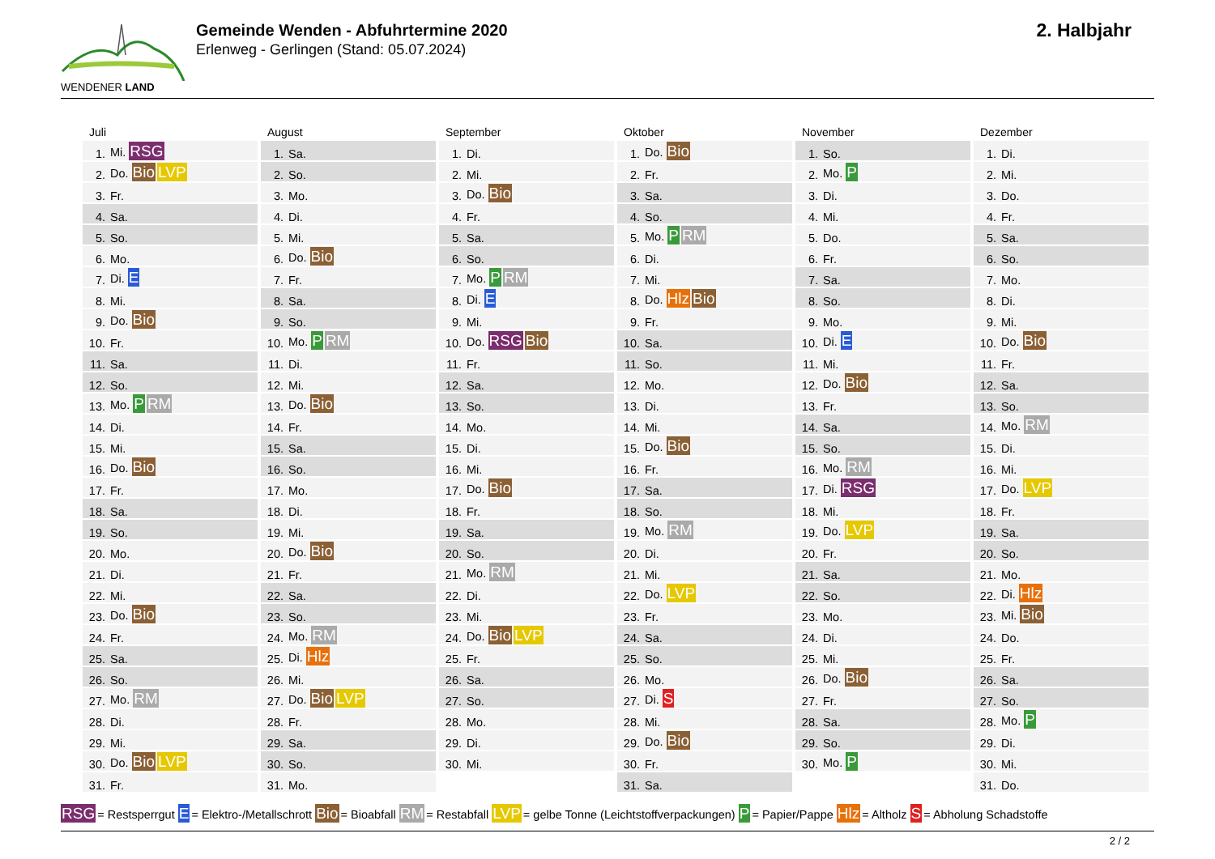WENDENER LAND
Gemeinde Wenden - Abfuhrtermine 2020
Erlenweg - Gerlingen (Stand: 05.07.2024)
2. Halbjahr
Juli
| 1. | Mi. RSG |
| 2. | Do. Bio LVP |
| 3. | Fr. |
| 4. | Sa. |
| 5. | So. |
| 6. | Mo. |
| 7. | Di. E |
| 8. | Mi. |
| 9. | Do. Bio |
| 10. | Fr. |
| 11. | Sa. |
| 12. | So. |
| 13. | Mo. P RM |
| 14. | Di. |
| 15. | Mi. |
| 16. | Do. Bio |
| 17. | Fr. |
| 18. | Sa. |
| 19. | So. |
| 20. | Mo. |
| 21. | Di. |
| 22. | Mi. |
| 23. | Do. Bio |
| 24. | Fr. |
| 25. | Sa. |
| 26. | So. |
| 27. | Mo. RM |
| 28. | Di. |
| 29. | Mi. |
| 30. | Do. Bio LVP |
| 31. | Fr. |
August
| 1. | Sa. |
| 2. | So. |
| 3. | Mo. |
| 4. | Di. |
| 5. | Mi. |
| 6. | Do. Bio |
| 7. | Fr. |
| 8. | Sa. |
| 9. | So. |
| 10. | Mo. P RM |
| 11. | Di. |
| 12. | Mi. |
| 13. | Do. Bio |
| 14. | Fr. |
| 15. | Sa. |
| 16. | So. |
| 17. | Mo. |
| 18. | Di. |
| 19. | Mi. |
| 20. | Do. Bio |
| 21. | Fr. |
| 22. | Sa. |
| 23. | So. |
| 24. | Mo. RM |
| 25. | Di. Hlz |
| 26. | Mi. |
| 27. | Do. Bio LVP |
| 28. | Fr. |
| 29. | Sa. |
| 30. | So. |
| 31. | Mo. |
September
| 1. | Di. |
| 2. | Mi. |
| 3. | Do. Bio |
| 4. | Fr. |
| 5. | Sa. |
| 6. | So. |
| 7. | Mo. P RM |
| 8. | Di. E |
| 9. | Mi. |
| 10. | Do. RSG Bio |
| 11. | Fr. |
| 12. | Sa. |
| 13. | So. |
| 14. | Mo. |
| 15. | Di. |
| 16. | Mi. |
| 17. | Do. Bio |
| 18. | Fr. |
| 19. | Sa. |
| 20. | So. |
| 21. | Mo. RM |
| 22. | Di. |
| 23. | Mi. |
| 24. | Do. Bio LVP |
| 25. | Fr. |
| 26. | Sa. |
| 27. | So. |
| 28. | Mo. |
| 29. | Di. |
| 30. | Mi. |
Oktober
| 1. | Do. Bio |
| 2. | Fr. |
| 3. | Sa. |
| 4. | So. |
| 5. | Mo. P RM |
| 6. | Di. |
| 7. | Mi. |
| 8. | Do. Hlz Bio |
| 9. | Fr. |
| 10. | Sa. |
| 11. | So. |
| 12. | Mo. |
| 13. | Di. |
| 14. | Mi. |
| 15. | Do. Bio |
| 16. | Fr. |
| 17. | Sa. |
| 18. | So. |
| 19. | Mo. RM |
| 20. | Di. |
| 21. | Mi. |
| 22. | Do. LVP |
| 23. | Fr. |
| 24. | Sa. |
| 25. | So. |
| 26. | Mo. |
| 27. | Di. S |
| 28. | Mi. |
| 29. | Do. Bio |
| 30. | Fr. |
| 31. | Sa. |
November
| 1. | So. |
| 2. | Mo. P |
| 3. | Di. |
| 4. | Mi. |
| 5. | Do. |
| 6. | Fr. |
| 7. | Sa. |
| 8. | So. |
| 9. | Mo. |
| 10. | Di. E |
| 11. | Mi. |
| 12. | Do. Bio |
| 13. | Fr. |
| 14. | Sa. |
| 15. | So. |
| 16. | Mo. RM |
| 17. | Di. RSG |
| 18. | Mi. |
| 19. | Do. LVP |
| 20. | Fr. |
| 21. | Sa. |
| 22. | So. |
| 23. | Mo. |
| 24. | Di. |
| 25. | Mi. |
| 26. | Do. Bio |
| 27. | Fr. |
| 28. | Sa. |
| 29. | So. |
| 30. | Mo. P |
Dezember
| 1. | Di. |
| 2. | Mi. |
| 3. | Do. |
| 4. | Fr. |
| 5. | Sa. |
| 6. | So. |
| 7. | Mo. |
| 8. | Di. |
| 9. | Mi. |
| 10. | Do. Bio |
| 11. | Fr. |
| 12. | Sa. |
| 13. | So. |
| 14. | Mo. RM |
| 15. | Di. |
| 16. | Mi. |
| 17. | Do. LVP |
| 18. | Fr. |
| 19. | Sa. |
| 20. | So. |
| 21. | Mo. |
| 22. | Di. Hlz |
| 23. | Mi. Bio |
| 24. | Do. |
| 25. | Fr. |
| 26. | Sa. |
| 27. | So. |
| 28. | Mo. P |
| 29. | Di. |
| 30. | Mi. |
| 31. | Do. |
RSG = Restsperrgut E = Elektro-/Metallschrott Bio = Bioabfall RM = Restabfall LVP = gelbe Tonne (Leichtstoffverpackungen) P = Papier/Pappe Hlz = Altholz S = Abholung Schadstoffe
2 / 2